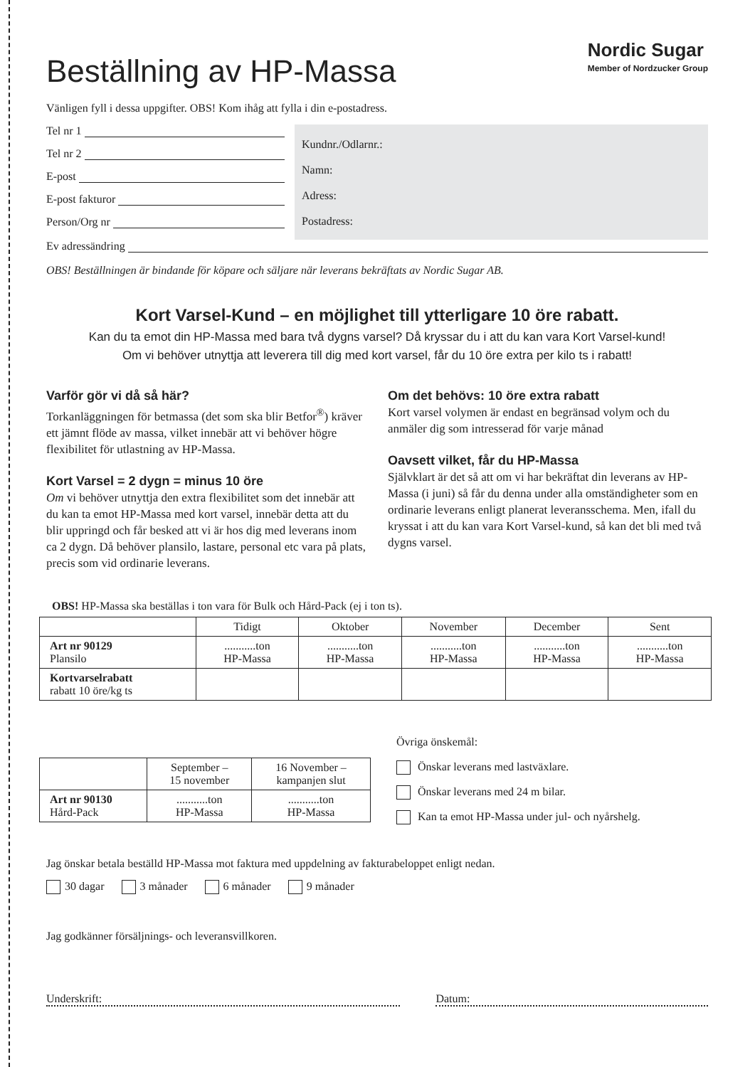Nordic Sugar
Member of Nordzucker Group
Beställning av HP-Massa
Vänligen fyll i dessa uppgifter. OBS! Kom ihåg att fylla i din e-postadress.
Tel nr 1
Tel nr 2
E-post
E-post fakturor
Person/Org nr
Kundnr./Odlarnr.:
Namn:
Adress:
Postadress:
Ev adressändring
OBS! Beställningen är bindande för köpare och säljare när leverans bekräftats av Nordic Sugar AB.
Kort Varsel-Kund – en möjlighet till ytterligare 10 öre rabatt.
Kan du ta emot din HP-Massa med bara två dygns varsel? Då kryssar du i att du kan vara Kort Varsel-kund!
Om vi behöver utnyttja att leverera till dig med kort varsel, får du 10 öre extra per kilo ts i rabatt!
Varför gör vi då så här?
Torkanläggningen för betmassa (det som ska blir Betfor<sup>®</sup>) kräver ett jämnt flöde av massa, vilket innebär att vi behöver högre flexibilitet för utlastning av HP-Massa.
Kort Varsel = 2 dygn = minus 10 öre
Om vi behöver utnyttja den extra flexibilitet som det innebär att du kan ta emot HP-Massa med kort varsel, innebär detta att du blir uppringd och får besked att vi är hos dig med leverans inom ca 2 dygn. Då behöver plansilo, lastare, personal etc vara på plats, precis som vid ordinarie leverans.
Om det behövs: 10 öre extra rabatt
Kort varsel volymen är endast en begränsad volym och du anmäler dig som intresserad för varje månad
Oavsett vilket, får du HP-Massa
Självklart är det så att om vi har bekräftat din leverans av HP-Massa (i juni) så får du denna under alla omständigheter som en ordinarie leverans enligt planerat leveransschema. Men, ifall du kryssat i att du kan vara Kort Varsel-kund, så kan det bli med två dygns varsel.
OBS! HP-Massa ska beställas i ton vara för Bulk och Hård-Pack (ej i ton ts).
| | Tidigt | Oktober | November | December | Sent |
| --- | --- | --- | --- | --- | --- |
| Art nr 90129 Plansilo | ...........ton HP-Massa | ...........ton HP-Massa | ...........ton HP-Massa | ...........ton HP-Massa | ...........ton HP-Massa |
| Kortvarselrabatt rabatt 10 öre/kg ts | | | | | |
| | September – 15 november | 16 November – kampanjen slut |
| --- | --- | --- |
| Art nr 90130 Hård-Pack | ...........ton HP-Massa | ...........ton HP-Massa |
Övriga önskemål:
Önskar leverans med lastväxlare.
Önskar leverans med 24 m bilar.
Kan ta emot HP-Massa under jul- och nyårshelg.
Jag önskar betala beställd HP-Massa mot faktura med uppdelning av fakturabeloppet enligt nedan.
30 dagar 3 månader 6 månader 9 månader
Jag godkänner försäljnings- och leveransvillkoren.
Underskrift: Datum: